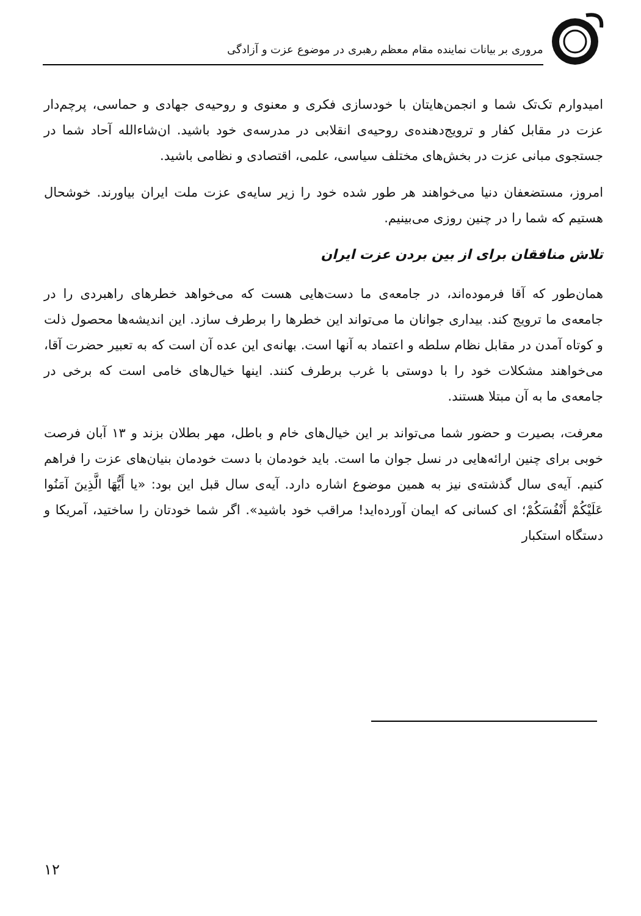مروری بر بیانات نماینده مقام معظم رهبری در موضوع عزت و آزادگی
امیدوارم تک‌تک شما و انجمن‌هایتان با خودسازی فکری و معنوی و روحیه‌ی جهادی و حماسی، پرچم‌دار عزت در مقابل کفار و ترویج‌دهنده‌ی روحیه‌ی انقلابی در مدرسه‌ی خود باشید. ان‌شاءالله آحاد شما در جستجوی مبانی عزت در بخش‌های مختلف سیاسی، علمی، اقتصادی و نظامی باشید.
امروز، مستضعفان دنیا می‌خواهند هر طور شده خود را زیر سایه‌ی عزت ملت ایران بیاورند. خوشحال هستیم که شما را در چنین روزی می‌بینیم.
تلاش منافقان برای از بین بردن عزت ایران
همان‌طور که آقا فرموده‌اند، در جامعه‌ی ما دست‌هایی هست که می‌خواهد خطرهای راهبردی را در جامعه‌ی ما ترویج کند. بیداری جوانان ما می‌تواند این خطرها را برطرف سازد. این اندیشه‌ها محصول ذلت و کوتاه آمدن در مقابل نظام سلطه و اعتماد به آنها است. بهانه‌ی این عده آن است که به تعبیر حضرت آقا، می‌خواهند مشکلات خود را با دوستی با غرب برطرف کنند. اینها خیال‌های خامی است که برخی در جامعه‌ی ما به آن مبتلا هستند.
معرفت، بصیرت و حضور شما می‌تواند بر این خیال‌های خام و باطل، مهر بطلان بزند و ۱۳ آبان فرصت خوبی برای چنین ارائه‌هایی در نسل جوان ما است. باید خودمان با دست خودمان بنیان‌های عزت را فراهم کنیم. آیه‌ی سال گذشته‌ی نیز به همین موضوع اشاره دارد. آیه‌ی سال قبل این بود: «یا أَیُّهَا الَّذِینَ آمَنُوا عَلَیْکُمْ أَنْفُسَکُمْ؛ ای کسانی که ایمان آورده‌اید! مراقب خود باشید». اگر شما خودتان را ساختید، آمریکا و دستگاه استکبار
۱۲